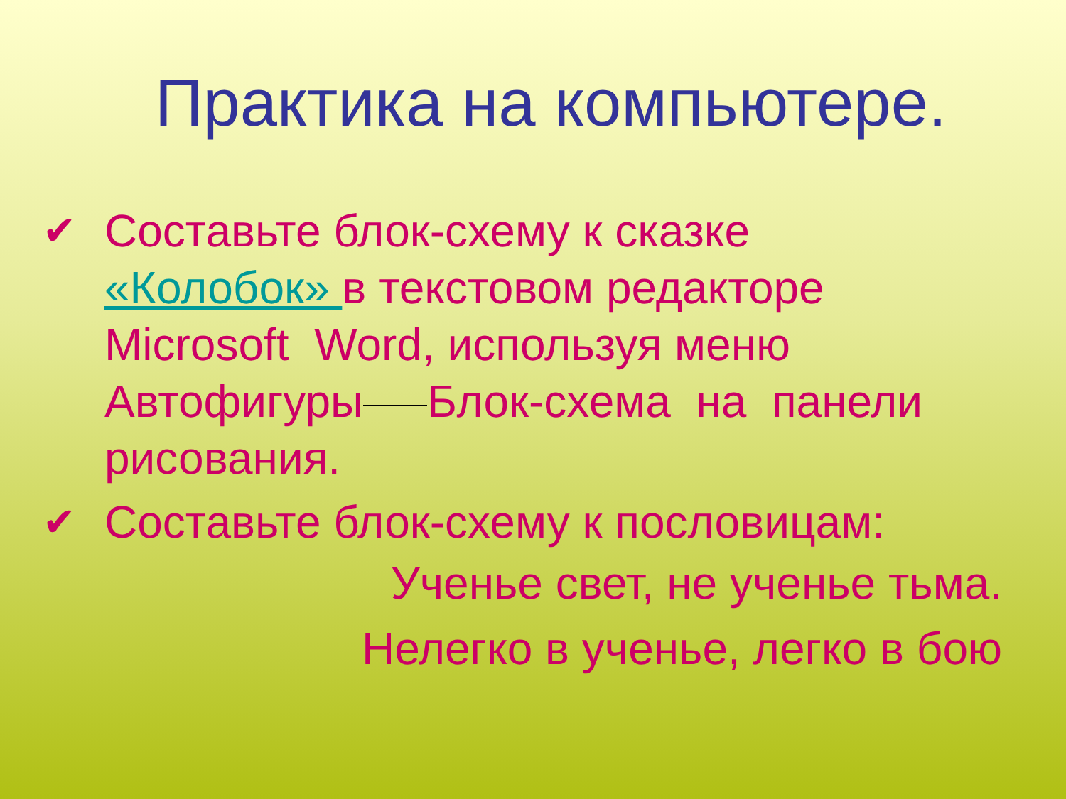Практика на компьютере.
✔ Составьте блок-схему к сказке «Колобок» в текстовом редакторе Microsoft Word, используя меню Автофигуры Блок-схема на панели рисования.
✔ Составьте блок-схему к пословицам:
Ученье свет, не ученье тьма.
Нелегко в ученье, легко в бою